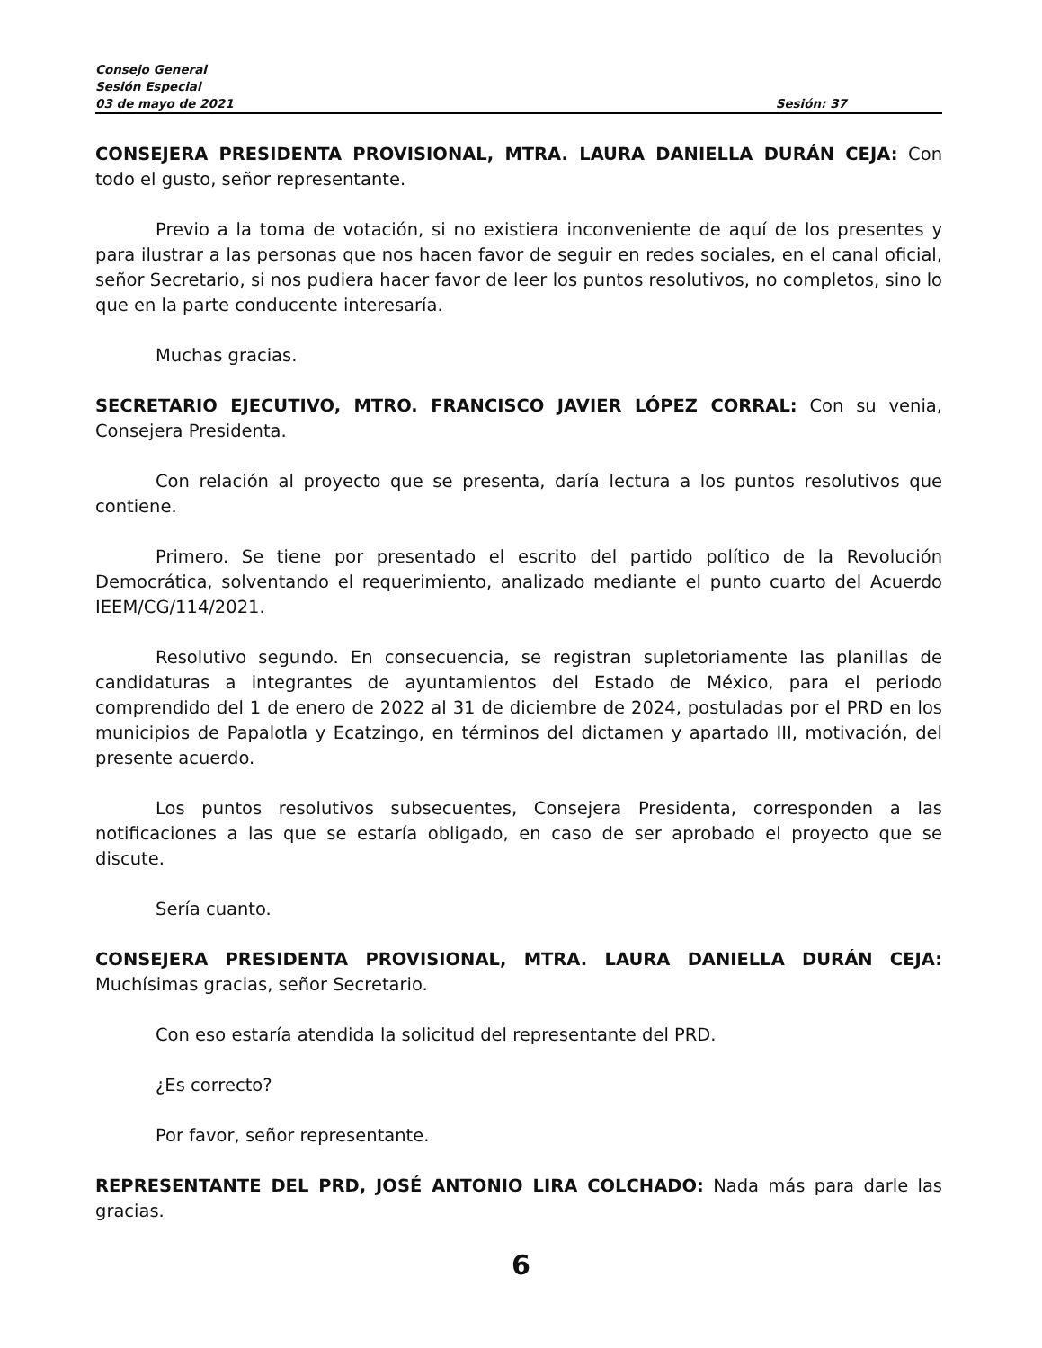Consejo General
Sesión Especial
03 de mayo de 2021 Sesión: 37
CONSEJERA PRESIDENTA PROVISIONAL, MTRA. LAURA DANIELLA DURÁN CEJA: Con todo el gusto, señor representante.
Previo a la toma de votación, si no existiera inconveniente de aquí de los presentes y para ilustrar a las personas que nos hacen favor de seguir en redes sociales, en el canal oficial, señor Secretario, si nos pudiera hacer favor de leer los puntos resolutivos, no completos, sino lo que en la parte conducente interesaría.
Muchas gracias.
SECRETARIO EJECUTIVO, MTRO. FRANCISCO JAVIER LÓPEZ CORRAL: Con su venia, Consejera Presidenta.
Con relación al proyecto que se presenta, daría lectura a los puntos resolutivos que contiene.
Primero. Se tiene por presentado el escrito del partido político de la Revolución Democrática, solventando el requerimiento, analizado mediante el punto cuarto del Acuerdo IEEM/CG/114/2021.
Resolutivo segundo. En consecuencia, se registran supletoriamente las planillas de candidaturas a integrantes de ayuntamientos del Estado de México, para el periodo comprendido del 1 de enero de 2022 al 31 de diciembre de 2024, postuladas por el PRD en los municipios de Papalotla y Ecatzingo, en términos del dictamen y apartado III, motivación, del presente acuerdo.
Los puntos resolutivos subsecuentes, Consejera Presidenta, corresponden a las notificaciones a las que se estaría obligado, en caso de ser aprobado el proyecto que se discute.
Sería cuanto.
CONSEJERA PRESIDENTA PROVISIONAL, MTRA. LAURA DANIELLA DURÁN CEJA: Muchísimas gracias, señor Secretario.
Con eso estaría atendida la solicitud del representante del PRD.
¿Es correcto?
Por favor, señor representante.
REPRESENTANTE DEL PRD, JOSÉ ANTONIO LIRA COLCHADO: Nada más para darle las gracias.
6